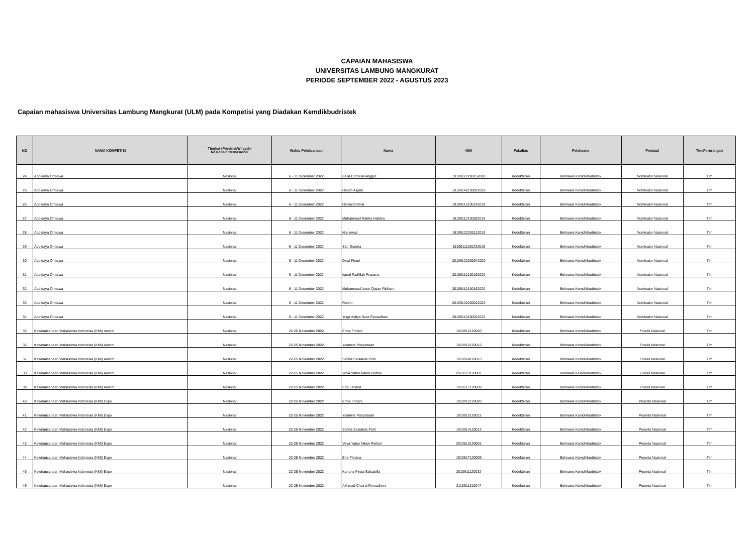CAPAIAN MAHASISWA
UNIVERSITAS LAMBUNG MANGKURAT
PERIODE SEPTEMBER 2022 - AGUSTUS 2023
Capaian mahasiswa Universitas Lambung Mangkurat (ULM) pada Kompetisi yang Diadakan Kemdikbudristek
| NO | NAMA KOMPETISI | Tingkat (Provinsi/Wilayah/ Nasional/Internasional | Waktu Pelaksanaan | Nama | NIM | Fakultas | Pelaksana | Prestasi | Tim/Perorangan |
| --- | --- | --- | --- | --- | --- | --- | --- | --- | --- |
| 24 | Abdidaya Ormawa | Nasional | 6 - 11 Desember 2022 | Bella Cornelia Anggut | 19109122200152000 | Kedokteran | Belmawa Kemdikbudristek | Nominator Nasional | Tim |
| 25 | Abdidaya Ormawa | Nasional | 6 - 11 Desember 2022 | Hanafi Algani | 19109142100022019 | Kedokteran | Belmawa Kemdikbudristek | Nominator Nasional | Tim |
| 26 | Abdidaya Ormawa | Nasional | 6 - 11 Desember 2022 | Hernaldi Reiki | 19109112100142019 | Kedokteran | Belmawa Kemdikbudristek | Nominator Nasional | Tim |
| 27 | Abdidaya Ormawa | Nasional | 6 - 11 Desember 2022 | Muhammad Rakha Habibie | 19109112100582019 | Kedokteran | Belmawa Kemdikbudristek | Nominator Nasional | Tim |
| 28 | Abdidaya Ormawa | Nasional | 6 - 11 Desember 2022 | Nisnawati | 19109122200112019 | Kedokteran | Belmawa Kemdikbudristek | Nominator Nasional | Tim |
| 29 | Abdidaya Ormawa | Nasional | 6 - 11 Desember 2022 | San Gunma | 19109111100232019 | Kedokteran | Belmawa Kemdikbudristek | Nominator Nasional | Tim |
| 30 | Abdidaya Ormawa | Nasional | 6 - 11 Desember 2022 | Dewi Firani | 20109122200042020 | Kedokteran | Belmawa Kemdikbudristek | Nominator Nasional | Tim |
| 31 | Abdidaya Ormawa | Nasional | 6 - 11 Desember 2022 | Iqmal Fadlillah Pratama | 20109112100162020 | Kedokteran | Belmawa Kemdikbudristek | Nominator Nasional | Tim |
| 32 | Abdidaya Ormawa | Nasional | 6 - 11 Desember 2022 | Muhammad Amar Qistan Ridhani | 20109112100162020 | Kedokteran | Belmawa Kemdikbudristek | Nominator Nasional | Tim |
| 33 | Abdidaya Ormawa | Nasional | 6 - 11 Desember 2022 | Rahmi | 20109132200012020 | Kedokteran | Belmawa Kemdikbudristek | Nominator Nasional | Tim |
| 34 | Abdidaya Ormawa | Nasional | 6 - 11 Desember 2022 | Yoga Aditya Noor Ramadhan | 20109113100022020 | Kedokteran | Belmawa Kemdikbudristek | Nominator Nasional | Tim |
| 35 | Kewirausahaan Mahasiswa Indonesia (KMI) Award | Nasional | 22-25 November 2022 | Erma Fitriani | 1910912120020 | Kedokteran | Belmawa Kemdikbudristek | Finalis Nasional | Tim |
| 36 | Kewirausahaan Mahasiswa Indonesia (KMI) Award | Nasional | 22-25 November 2022 | Yasmine Puspitasari | 1910912120012 | Kedokteran | Belmawa Kemdikbudristek | Finalis Nasional | Tim |
| 37 | Kewirausahaan Mahasiswa Indonesia (KMI) Award | Nasional | 22-25 November 2022 | Safina Salsabila Putri | 1910914120013 | Kedokteran | Belmawa Kemdikbudristek | Finalis Nasional | Tim |
| 38 | Kewirausahaan Mahasiswa Indonesia (KMI) Award | Nasional | 22-25 November 2022 | Veva Yatun Nilam Pertiwi | 2010513120001 | Kedokteran | Belmawa Kemdikbudristek | Finalis Nasional | Tim |
| 39 | Kewirausahaan Mahasiswa Indonesia (KMI) Award | Nasional | 22-25 November 2022 | Erni Fitriana | 1910517120009 | Kedokteran | Belmawa Kemdikbudristek | Finalis Nasional | Tim |
| 40 | Kewirausahaan Mahasiswa Indonesia (KMI) Expo | Nasional | 22-25 November 2022 | Erma Fitriani | 1910912120020 | Kedokteran | Belmawa Kemdikbudristek | Peserta Nasional | Tim |
| 41 | Kewirausahaan Mahasiswa Indonesia (KMI) Expo | Nasional | 22-25 November 2022 | Yasmine Puspitasari | 1910912120012 | Kedokteran | Belmawa Kemdikbudristek | Peserta Nasional | Tim |
| 42 | Kewirausahaan Mahasiswa Indonesia (KMI) Expo | Nasional | 22-25 November 2022 | Safina Salsabila Putri | 1910914120013 | Kedokteran | Belmawa Kemdikbudristek | Peserta Nasional | Tim |
| 43 | Kewirausahaan Mahasiswa Indonesia (KMI) Expo | Nasional | 22-25 November 2022 | Veva Yatun Nilam Pertiwi | 2010513120001 | Kedokteran | Belmawa Kemdikbudristek | Peserta Nasional | Tim |
| 44 | Kewirausahaan Mahasiswa Indonesia (KMI) Expo | Nasional | 22-25 November 2022 | Erni Fitriana | 1910517120009 | Kedokteran | Belmawa Kemdikbudristek | Peserta Nasional | Tim |
| 45 | Kewirausahaan Mahasiswa Indonesia (KMI) Expo | Nasional | 22-25 November 2022 | Kandria Firsta Salsabilla | 2010911120032 | Kedokteran | Belmawa Kemdikbudristek | Peserta Nasional | Tim |
| 46 | Kewirausahaan Mahasiswa Indonesia (KMI) Expo | Nasional | 22-25 November 2022 | Akhmad Chairul Romadhon | 2110911310047 | Kedokteran | Belmawa Kemdikbudristek | Peserta Nasional | Tim |